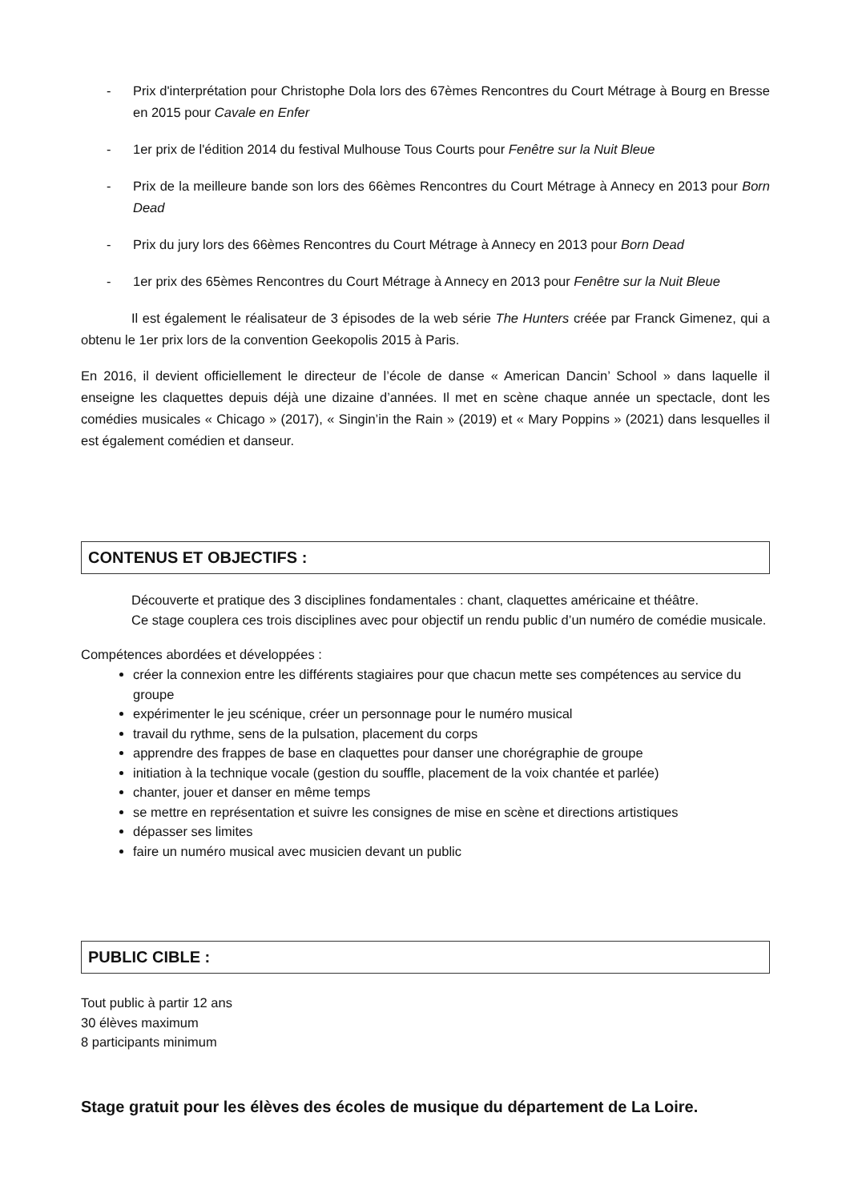- Prix d'interprétation pour Christophe Dola lors des 67èmes Rencontres du Court Métrage à Bourg en Bresse en 2015 pour Cavale en Enfer
- 1er prix de l'édition 2014 du festival Mulhouse Tous Courts pour Fenêtre sur la Nuit Bleue
- Prix de la meilleure bande son lors des 66èmes Rencontres du Court Métrage à Annecy en 2013 pour Born Dead
- Prix du jury lors des 66èmes Rencontres du Court Métrage à Annecy en 2013 pour Born Dead
- 1er prix des 65èmes Rencontres du Court Métrage à Annecy en 2013 pour Fenêtre sur la Nuit Bleue
Il est également le réalisateur de 3 épisodes de la web série The Hunters créée par Franck Gimenez, qui a obtenu le 1er prix lors de la convention Geekopolis 2015 à Paris.
En 2016, il devient officiellement le directeur de l’école de danse « American Dancin’ School » dans laquelle il enseigne les claquettes depuis déjà une dizaine d’années. Il met en scène chaque année un spectacle, dont les comédies musicales « Chicago » (2017), « Singin’in the Rain » (2019) et « Mary Poppins » (2021) dans lesquelles il est également comédien et danseur.
CONTENUS ET OBJECTIFS :
Découverte et pratique des 3 disciplines fondamentales : chant, claquettes américaine et théâtre.
Ce stage couplera ces trois disciplines avec pour objectif un rendu public d’un numéro de comédie musicale.
Compétences abordées et développées :
créer la connexion entre les différents stagiaires pour que chacun mette ses compétences au service du groupe
expérimenter le jeu scénique, créer un personnage pour le numéro musical
travail du rythme, sens de la pulsation, placement du corps
apprendre des frappes de base en claquettes pour danser une chorégraphie de groupe
initiation à la technique vocale (gestion du souffle, placement de la voix chantée et parlée)
chanter, jouer et danser en même temps
se mettre en représentation et suivre les consignes de mise en scène et directions artistiques
dépasser ses limites
faire un numéro musical avec musicien devant un public
PUBLIC CIBLE :
Tout public à partir 12 ans
30 élèves maximum
8 participants minimum
Stage gratuit pour les élèves des écoles de musique du département de La Loire.